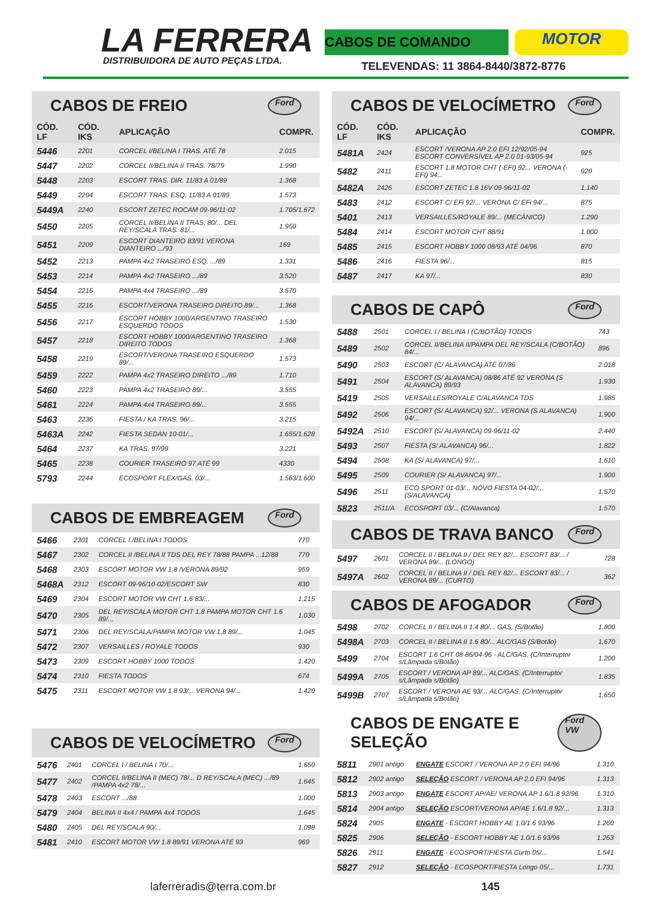LA FERRERA
DISTRIBUIDORA DE AUTO PEÇAS LTDA.
CABOS DE COMANDO
MOTOR
TELEVENDAS: 11 3864-8440/3872-8776
CABOS DE FREIO Ford
| CÓD. LF | CÓD. IKS | APLICAÇÃO | COMPR. |
| --- | --- | --- | --- |
| 5446 | 2201 | CORCEL I/BELINA I TRAS. ATÉ 78 | 2.015 |
| 5447 | 2202 | CORCEL II/BELINA II TRAS. 78/79 | 1.990 |
| 5448 | 2203 | ESCORT TRAS. DIR. 11/83 A 01/89 | 1.368 |
| 5449 | 2204 | ESCORT TRAS. ESQ. 11/83 A 01/89 | 1.573 |
| 5449A | 2240 | ESCORT ZETEC ROCAM 09-96/11-02 | 1.705/1.672 |
| 5450 | 2205 | CORCEL II/BELINA II TRAS. 80/... DEL REY/SCALA TRAS. 81/... | 1.950 |
| 5451 | 2209 | ESCORT DIANTEIRO 83/91 VERONA DIANTEIRO .../93 | 159 |
| 5452 | 2213 | PAMPA 4x2 TRASEIRO ESQ. .../89 | 1.331 |
| 5453 | 2214 | PAMPA 4x2 TRASEIRO .../89 | 3.520 |
| 5454 | 2215 | PAMPA 4x4 TRASEIRO .../89 | 3.570 |
| 5455 | 2216 | ESCORT/VERONA TRASEIRO DIREITO 89/... | 1.368 |
| 5456 | 2217 | ESCORT HOBBY 1000/ARGENTINO TRASEIRO ESQUERDO TODOS | 1.530 |
| 5457 | 2218 | ESCORT HOBBY 1000/ARGENTINO TRASEIRO DIREITO TODOS | 1.368 |
| 5458 | 2219 | ESCORT/VERONA TRASEIRO ESQUERDO 89/... | 1.573 |
| 5459 | 2222 | PAMPA 4x2 TRASEIRO DIREITO .../89 | 1.710 |
| 5460 | 2223 | PAMPA 4x2 TRASEIRO 89/... | 3.555 |
| 5461 | 2224 | PAMPA 4x4 TRASEIRO 89/... | 3.555 |
| 5463 | 2236 | FIESTA / KA TRAS. 96/... | 3.215 |
| 5463A | 2242 | FIESTA SEDAN 10-01/... | 1.655/1.628 |
| 5464 | 2237 | KA TRAS. 97/99 | 3.221 |
| 5465 | 2238 | COURIER TRASEIRO 97 ATÉ 99 | 4330 |
| 5793 | 2244 | ECOSPORT FLEX/GAS. 03/... | 1.563/1.600 |
CABOS DE EMBREAGEM Ford
| 5466 | 2301 | CORCEL I /BELINA I TODOS | 770 |
| 5467 | 2302 | CORCEL II /BELINA II TDS DEL REY 78/88 PAMPA ...12/88 | 770 |
| 5468 | 2303 | ESCORT MOTOR VW 1.8 /VERONA 89/92 | 959 |
| 5468A | 2312 | ESCORT 09-96/10-02/ESCORT SW | 830 |
| 5469 | 2304 | ESCORT MOTOR VW CHT 1.6 83/... | 1.215 |
| 5470 | 2305 | DEL REY/SCALA MOTOR CHT 1.8 PAMPA MOTOR CHT 1.6 89/... | 1.030 |
| 5471 | 2306 | DEL REY/SCALA/PAMPA MOTOR VW 1.8 89/... | 1.045 |
| 5472 | 2307 | VERSAILLES / ROYALE TODOS | 930 |
| 5473 | 2309 | ESCORT HOBBY 1000 TODOS | 1.420 |
| 5474 | 2310 | FIESTA TODOS | 674 |
| 5475 | 2311 | ESCORT MOTOR VW 1.8 93/... VERONA 94/... | 1.420 |
CABOS DE VELOCÍMETRO Ford
| 5476 | 2401 | CORCEL I / BELINA I 70/... | 1.650 |
| 5477 | 2402 | CORCEL II/BELINA II (MEC) 78/... D REY/SCALA (MEC) .../89 /PAMPA 4x2 78/... | 1.645 |
| 5478 | 2403 | ESCORT .../88 | 1.000 |
| 5479 | 2404 | BELINA II 4x4 / PAMPA 4x4 TODOS | 1.645 |
| 5480 | 2405 | DEL REY/SCALA 90/... | 1.098 |
| 5481 | 2410 | ESCORT MOTOR VW 1.8 89/91 VERONA ATÉ 93 | 969 |
CABOS DE VELOCÍMETRO Ford
| CÓD. LF | CÓD. IKS | APLICAÇÃO | COMPR. |
| --- | --- | --- | --- |
| 5481A | 2424 | ESCORT /VERONA AP 2.0 EFI 12/92/05-94 ESCORT CONVERSÍVEL AP 2.0 01-93/05-94 | 925 |
| 5482 | 2411 | ESCORT 1.8 MOTOR CHT (-EFI) 92... VERONA (-EFI) 94... | 920 |
| 5482A | 2426 | ESCORT ZETEC 1.8 16V 09-96/11-02 | 1.140 |
| 5483 | 2412 | ESCORT C/ EFi 92/... VERONA C/ EFi 94/... | 875 |
| 5401 | 2413 | VERSAILLES/ROYALE 89/... (MECÂNICO) | 1.290 |
| 5484 | 2414 | ESCORT MOTOR CHT 88/91 | 1.000 |
| 5485 | 2415 | ESCORT HOBBY 1000 08/93 ATÉ 04/96 | 870 |
| 5486 | 2416 | FIESTA 96/... | 815 |
| 5487 | 2417 | KA 97/... | 830 |
CABOS DE CAPÔ Ford
| 5488 | 2501 | CORCEL I / BELINA I (C/BOTÃO) TODOS | 743 |
| 5489 | 2502 | CORCEL II/BELINA II/PAMPA DEL REY/SCALA (C/BOTÃO) 84/... | 896 |
| 5490 | 2503 | ESCORT (C/ ALAVANCA) ATÉ 07/86 | 2.018 |
| 5491 | 2504 | ESCORT (S/ ALAVANCA) 08/86 ATÉ 92 VERONA (S ALAVANCA) 89/93 | 1.930 |
| 5419 | 2505 | VERSAILLES/ROYALE C/ALAVANCA TDS | 1.985 |
| 5492 | 2506 | ESCORT (S/ ALAVANCA) 92/... VERONA (S ALAVANCA) 94/... | 1.900 |
| 5492A | 2510 | ESCORT (S/ ALAVANCA) 09-96/11-02 | 2.440 |
| 5493 | 2507 | FIESTA (S/ ALAVANCA) 96/... | 1.822 |
| 5494 | 2508 | KA (S/ ALAVANCA) 97/... | 1.610 |
| 5495 | 2509 | COURIER (S/ ALAVANCA) 97/... | 1.900 |
| 5496 | 2511 | ECO SPORT 01-03/... NOVO FIESTA 04-02/... (S/ALAVANCA) | 1.570 |
| 5823 | 2511/A | ECOSPORT 03/... (C/Alavanca) | 1.570 |
CABOS DE TRAVA BANCO Ford
| 5497 | 2601 | CORCEL II / BELINA II / DEL REY 82/... ESCORT 83/... / VERONA 89/... (LONGO) | 728 |
| 5497A | 2602 | CORCEL II / BELINA II / DEL REY 82/... ESCORT 83/... / VERONA 89/... (CURTO) | 362 |
CABOS DE AFOGADOR Ford
| 5498 | 2702 | CORCEL II / BELINA II 1.4 80/... GAS. (S/Botão) | 1.800 |
| 5498A | 2703 | CORCEL II / BELINA II 1.6 80/... ALC/GAS (S/Botão) | 1.670 |
| 5499 | 2704 | ESCORT 1.6 CHT 08-86/04-96 - ALC/GAS. (C/Interruptor s/Lâmpada s/Botão) | 1.200 |
| 5499A | 2705 | ESCORT / VERONA AP 89/... ALC/GAS. (C/Interruptor s/Lâmpada s/Botão) | 1.835 |
| 5499B | 2707 | ESCORT / VERONA AE 93/... ALC/GAS. (C/Interruptor s/Lâmpada s/Botão) | 1.650 |
CABOS DE ENGATE E SELEÇÃO Ford VW
| 5811 | 2901 antigo | ENGATE ESCORT / VERONA AP 2.0 EFI 94/96 | 1.310 |
| 5812 | 2902 antigo | SELEÇÃO ESCORT / VERONA AP 2.0 EFI 94/96 | 1.313 |
| 5813 | 2903 antigo | ENGATE ESCORT AP/AE/ VERONA AP 1.6/1.8 92/96 | 1.310 |
| 5814 | 2904 antigo | SELEÇÃO ESCORT/VERONA AP/AE 1.6/1.8 92/... | 1.313 |
| 5824 | 2905 | ENGATE - ESCORT HOBBY AE 1.0/1.6 93/96 | 1.260 |
| 5825 | 2906 | SELEÇÃO - ESCORT HOBBY AE 1.0/1.6 93/96 | 1.263 |
| 5826 | 2911 | ENGATE - ECOSPORT/FIESTA Curto 05/... | 1.541 |
| 5827 | 2912 | SELEÇÃO - ECOSPORT/FIESTA Longo 05/... | 1.731 |
laferreradis@terra.com.br 145